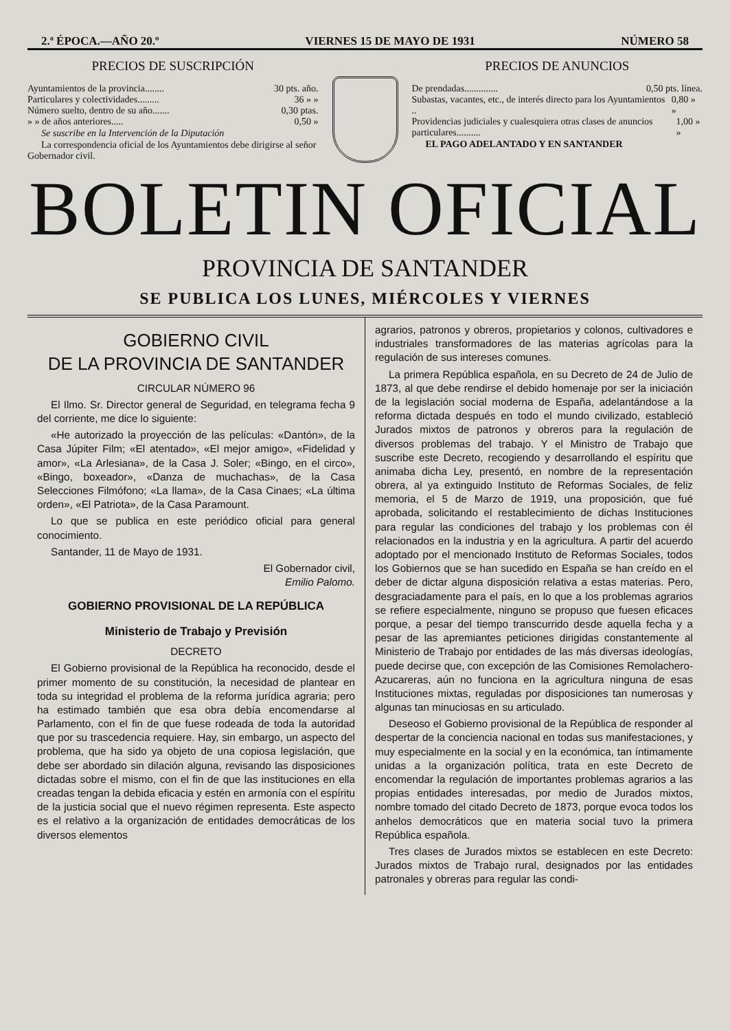2.ª ÉPOCA.—AÑO 20.º VIERNES 15 DE MAYO DE 1931 NÚMERO 58
PRECIOS DE SUSCRIPCIÓN
Ayuntamientos de la provincia........ 30 pts. año.
Particulares y colectividades......... 36 » »
Número suelto, dentro de su año....... 0,30 ptas.
» » de años anteriores..... 0,50 »
Se suscribe en la Intervención de la Diputación
La correspondencia oficial de los Ayuntamientos debe dirigirse al señor Gobernador civil.
PRECIOS DE ANUNCIOS
De prendadas.............. 0,50 pts. línea.
Subastas, vacantes, etc., de interés directo para los Ayuntamientos .. 0,80 » »
Providencias judiciales y cualesquiera otras clases de anuncios particulares.......... 1,00 » »
EL PAGO ADELANTADO Y EN SANTANDER
BOLETIN OFICIAL
PROVINCIA DE SANTANDER
SE PUBLICA LOS LUNES, MIÉRCOLES Y VIERNES
GOBIERNO CIVIL
DE LA PROVINCIA DE SANTANDER
CIRCULAR NÚMERO 96
El Ilmo. Sr. Director general de Seguridad, en telegrama fecha 9 del corriente, me dice lo siguiente:
«He autorizado la proyección de las películas: «Dantón», de la Casa Júpiter Film; «El atentado», «El mejor amigo», «Fidelidad y amor», «La Arlesiana», de la Casa J. Soler; «Bingo, en el circo», «Bingo, boxeador», «Danza de muchachas», de la Casa Selecciones Filmófono; «La llama», de la Casa Cinaes; «La última orden», «El Patriota», de la Casa Paramount.
Lo que se publica en este periódico oficial para general conocimiento.
Santander, 11 de Mayo de 1931.
El Gobernador civil,
Emilio Palomo.
GOBIERNO PROVISIONAL DE LA REPÚBLICA
Ministerio de Trabajo y Previsión
DECRETO
El Gobierno provisional de la República ha reconocido, desde el primer momento de su constitución, la necesidad de plantear en toda su integridad el problema de la reforma jurídica agraria; pero ha estimado también que esa obra debía encomendarse al Parlamento, con el fin de que fuese rodeada de toda la autoridad que por su trascedencia requiere. Hay, sin embargo, un aspecto del problema, que ha sido ya objeto de una copiosa legislación, que debe ser abordado sin dilación alguna, revisando las disposiciones dictadas sobre el mismo, con el fin de que las instituciones en ella creadas tengan la debida eficacia y estén en armonía con el espíritu de la justicia social que el nuevo régimen representa. Este aspecto es el relativo a la organización de entidades democráticas de los diversos elementos
agrarios, patronos y obreros, propietarios y colonos, cultivadores e industriales transformadores de las materias agrícolas para la regulación de sus intereses comunes.
La primera República española, en su Decreto de 24 de Julio de 1873, al que debe rendirse el debido homenaje por ser la iniciación de la legislación social moderna de España, adelantándose a la reforma dictada después en todo el mundo civilizado, estableció Jurados mixtos de patronos y obreros para la regulación de diversos problemas del trabajo. Y el Ministro de Trabajo que suscribe este Decreto, recogiendo y desarrollando el espíritu que animaba dicha Ley, presentó, en nombre de la representación obrera, al ya extinguido Instituto de Reformas Sociales, de feliz memoria, el 5 de Marzo de 1919, una proposición, que fué aprobada, solicitando el restablecimiento de dichas Instituciones para regular las condiciones del trabajo y los problemas con él relacionados en la industria y en la agricultura. A partir del acuerdo adoptado por el mencionado Instituto de Reformas Sociales, todos los Gobiernos que se han sucedido en España se han creído en el deber de dictar alguna disposición relativa a estas materias. Pero, desgraciadamente para el país, en lo que a los problemas agrarios se refiere especialmente, ninguno se propuso que fuesen eficaces porque, a pesar del tiempo transcurrido desde aquella fecha y a pesar de las apremiantes peticiones dirigidas constantemente al Ministerio de Trabajo por entidades de las más diversas ideologías, puede decirse que, con excepción de las Comisiones Remolachero-Azucareras, aún no funciona en la agricultura ninguna de esas Instituciones mixtas, reguladas por disposiciones tan numerosas y algunas tan minuciosas en su articulado.
Deseoso el Gobierno provisional de la República de responder al despertar de la conciencia nacional en todas sus manifestaciones, y muy especialmente en la social y en la económica, tan íntimamente unidas a la organización política, trata en este Decreto de encomendar la regulación de importantes problemas agrarios a las propias entidades interesadas, por medio de Jurados mixtos, nombre tomado del citado Decreto de 1873, porque evoca todos los anhelos democráticos que en materia social tuvo la primera República española.
Tres clases de Jurados mixtos se establecen en este Decreto: Jurados mixtos de Trabajo rural, designados por las entidades patronales y obreras para regular las condi-